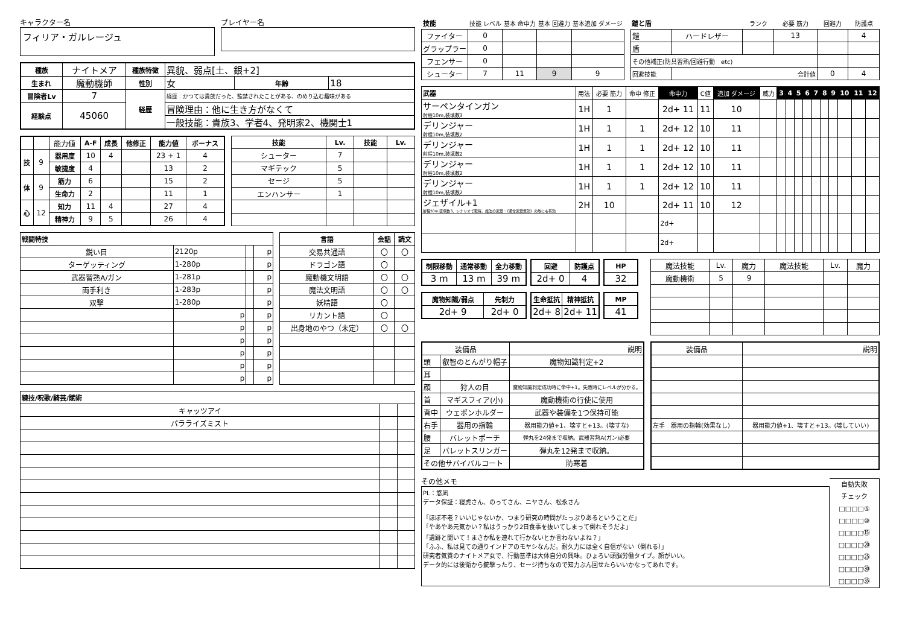キャラクター名
フィリア・ガルレージュ
プレイヤー名
| 種族 | ナイトメア | 種族特徴 | 異貌、弱点[土、銀+2] | | |
| 生まれ | 魔動機師 | 性別 | 女 | 年齢 | 18 |
| 冒険者Lv | 7 | 経歴 | 経歴：かつては貴族だった、監禁されたことがある、のめり込む趣味がある | | |
| 経験点 | 45060 | | 冒険理由：他に生き方がなくて | | |
| | | | 一般技能：貴族3、学者4、発明家2、機関士1 | | |
| | | 能力値 | A-F | 成長 | 他修正 | 能力値 | ボーナス |
| 技 | 9 | 器用度 | 10 | 4 | | 23 + 1 | 4 |
| | | 敏捷度 | 4 | | | 13 | 2 |
| 体 | 9 | 筋力 | 6 | | | 15 | 2 |
| | | 生命力 | 2 | | | 11 | 1 |
| 心 | 12 | 知力 | 11 | 4 | | 27 | 4 |
| | | 精神力 | 9 | 5 | | 26 | 4 |
| 技能 | Lv. | 技能 | Lv. |
| --- | --- | --- | --- |
| シューター | 7 | | |
| マギテック | 5 | | |
| セージ | 5 | | |
| エンハンサー | 1 | | |
| 戦闘特技 | | | |
| --- | --- | --- | --- |
| 鋭い目 | 2120p | | p |
| ターゲッティング | 1-280p | | p |
| 武器習熟A/ガン | 1-281p | | p |
| 両手利き | 1-283p | | p |
| 双撃 | 1-280p | | p |
| | p | | p |
| | p | | p |
| | p | | p |
| | p | | p |
| | p | | p |
| | p | | p |
| 言語 | 会話 | 読文 |
| --- | --- | --- |
| 交易共通語 | 〇 | 〇 |
| ドラゴン語 | 〇 | |
| 魔動機文明語 | 〇 | 〇 |
| 魔法文明語 | 〇 | 〇 |
| 妖精語 | 〇 | |
| リカント語 | 〇 | |
| 出身地のやつ（未定） | 〇 | 〇 |
| 練技/呪歌/騎芸/賦術 | | |
| --- | --- | --- |
| キャッツアイ | | |
| パラライズミスト | | |
| 技能 | 技能 レベル | 基本 命中力 | 基本 回避力 | 基本追加 ダメージ |
| ファイター | 0 | | | |
| グラップラー | 0 | | | |
| フェンサー | 0 | | | |
| シューター | 7 | 11 | 9 | 9 |
| 鎧と盾 | | ランク | 必要 筋力 | 回避力 | 防護点 |
| 鎧 | ハードレザー | | 13 | | 4 |
| 盾 | | | | | |
| その他補正(防具習熟/回避行動 etc) | | | | | |
| 回避技能 | 合計値 | | | 0 | 4 |
| 武器 | 用法 | 必要 筋力 | 命中 修正 | 命中力 | C値 | 追加 ダメージ | 威力 | 3 | 4 | 5 | 6 | 7 | 8 | 9 | 10 | 11 | 12 |
| サーペンタインガン 射程10m,装填数3 | 1H | 1 | | 2d+ 11 | 11 | 10 | | | | | | | | | | | |
| デリンジャー 射程10m,装填数2 | 1H | 1 | 1 | 2d+ 12 | 10 | 11 | | | | | | | | | | | |
| デリンジャー 射程10m,装填数2 | 1H | 1 | 1 | 2d+ 12 | 10 | 11 | | | | | | | | | | | |
| デリンジャー 射程10m,装填数2 | 1H | 1 | 1 | 2d+ 12 | 10 | 11 | | | | | | | | | | | |
| デリンジャー 射程10m,装填数2 | 1H | 1 | 1 | 2d+ 12 | 10 | 11 | | | | | | | | | | | |
| ジェザイル+1 射程50m,装填数3、シナリオで取得、魔法の武器：《通常武器無効》の敵にも有効 | 2H | 10 | | 2d+ 11 | 10 | 12 | | | | | | | | | | | |
| | | | | 2d+ | | | | | | | | | | | | | |
| | | | | 2d+ | | | | | | | | | | | | | |
| 制限移動 | 通常移動 | 全力移動 |
| --- | --- | --- |
| 3 m | 13 m | 39 m |
| 回避 | 防護点 |
| --- | --- |
| 2d+ 0 | 4 |
| HP |
| --- |
| 32 |
| 魔物知識/弱点 | 先制力 |
| --- | --- |
| 2d+ 9 | 2d+ 0 |
| 生命抵抗 | 精神抵抗 |
| --- | --- |
| 2d+ 8 | 2d+ 11 |
| MP |
| --- |
| 41 |
| 魔法技能 | Lv. | 魔力 | 魔法技能 | Lv. | 魔力 |
| 魔動機術 | 5 | 9 | | | |
| 装備品 | | 説明 |
| 頭 | 叡智のとんがり帽子 | 魔物知識判定+2 |
| 耳 | | |
| 顔 | 狩人の目 | 魔物知識判定成功時に命中+1。失敗時にレベルが分かる。 |
| 首 | マギスフィア(小) | 魔動機術の行使に使用 |
| 背中 | ウェポンホルダー | 武器や装備を1つ保持可能 |
| 右手 | 器用の指輪 | 器用能力値+1、壊すと+13。(壊すな) |
| 腰 | バレットポーチ | 弾丸を24発まで収納。武器習熟A(ガン)必要 |
| 足 | バレットスリンガー | 弾丸を12発まで収納。 |
| その他サバイバルコート | | 防寒着 |
| 装備品 | 説明 |
| 左手 器用の指輪(効果なし) | 器用能力値+1、壊すと+13。(壊していい) |
その他メモ
PL：悠凪
データ保証：寝虎さん、のってさん、ニヤさん、松永さん
「ほぼ不老？いいじゃないか、つまり研究の時間がたっぷりあるということだ」
「やあやあ元気かい？私はうっかり2日食事を抜いてしまって倒れそうだよ」
「遺跡と聞いて！まさか私を連れて行かないとか言わないよね？」
「ふふ、私は見ての通りインドアのモヤシなんだ。耐久力には全く自信がない（倒れる）」
研究者気質のナイトメア女で、行動基準は大体自分の興味。ひょろい頭脳労働タイプ。顔がいい。
データ的には後衛から銃撃ったり、セージ持ちなので知力ぶん回せたらいいかなってあれです。
自動失敗
チェック
□□□□⑤
□□□□⑩
□□□□⑮
□□□□⑳
□□□□㉕
□□□□㉚
□□□□㉟